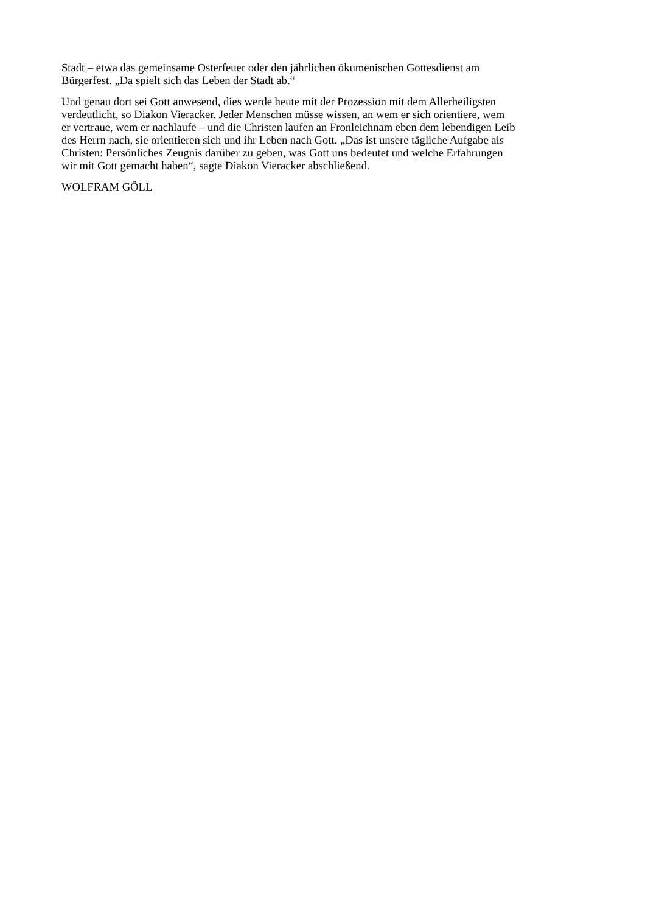Stadt – etwa das gemeinsame Osterfeuer oder den jährlichen ökumenischen Gottesdienst am
Bürgerfest. „Da spielt sich das Leben der Stadt ab.“
Und genau dort sei Gott anwesend, dies werde heute mit der Prozession mit dem Allerheiligsten
verdeutlicht, so Diakon Vieracker. Jeder Menschen müsse wissen, an wem er sich orientiere, wem
er vertraue, wem er nachlaufe – und die Christen laufen an Fronleichnam eben dem lebendigen Leib
des Herrn nach, sie orientieren sich und ihr Leben nach Gott. „Das ist unsere tägliche Aufgabe als
Christen: Persönliches Zeugnis darüber zu geben, was Gott uns bedeutet und welche Erfahrungen
wir mit Gott gemacht haben“, sagte Diakon Vieracker abschließend.
WOLFRAM GÖLL